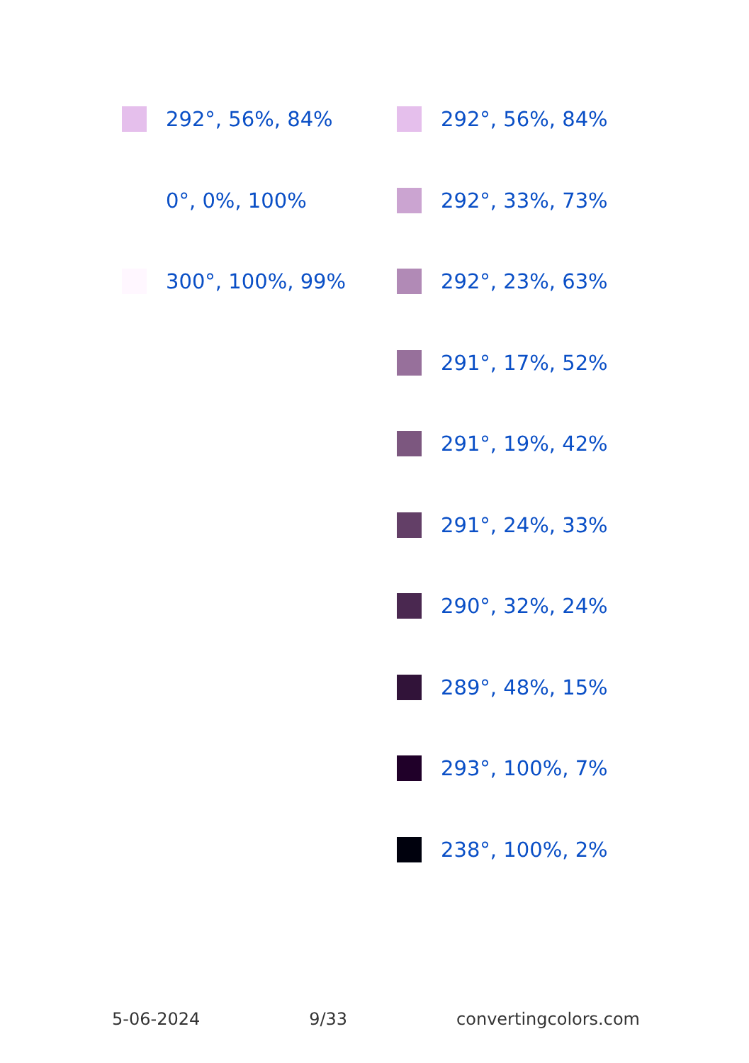292°, 56%, 84%
0°, 0%, 100%
300°, 100%, 99%
292°, 56%, 84%
292°, 33%, 73%
292°, 23%, 63%
291°, 17%, 52%
291°, 19%, 42%
291°, 24%, 33%
290°, 32%, 24%
289°, 48%, 15%
293°, 100%, 7%
238°, 100%, 2%
5-06-2024 9/33 convertingcolors.com